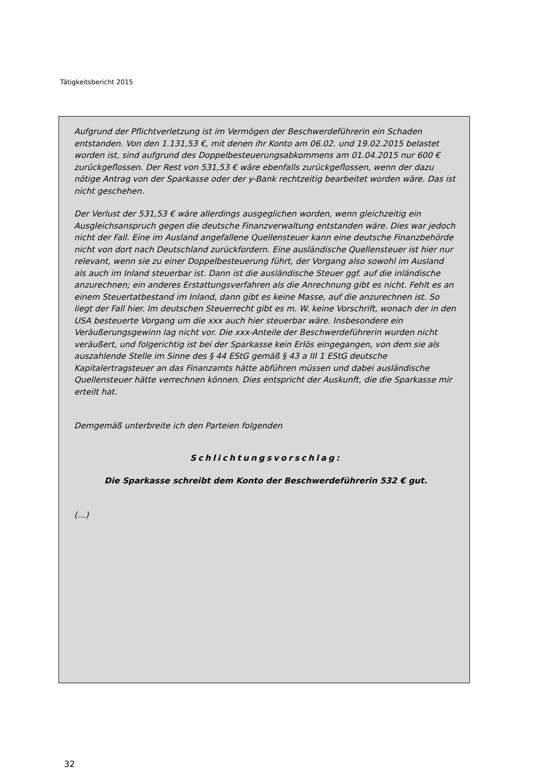Tätigkeitsbericht 2015
Aufgrund der Pflichtverletzung ist im Vermögen der Beschwerdeführerin ein Schaden entstanden. Von den 1.131,53 €, mit denen ihr Konto am 06.02. und 19.02.2015 belastet worden ist, sind aufgrund des Doppelbesteuerungsabkommens am 01.04.2015 nur 600 € zurückgeflossen. Der Rest von 531,53 € wäre ebenfalls zurückgeflossen, wenn der dazu nötige Antrag von der Sparkasse oder der y-Bank rechtzeitig bearbeitet worden wäre. Das ist nicht geschehen.
Der Verlust der 531,53 € wäre allerdings ausgeglichen worden, wenn gleichzeitig ein Ausgleichsanspruch gegen die deutsche Finanzverwaltung entstanden wäre. Dies war jedoch nicht der Fall. Eine im Ausland angefallene Quellensteuer kann eine deutsche Finanzbehörde nicht von dort nach Deutschland zurückfordern. Eine ausländische Quellensteuer ist hier nur relevant, wenn sie zu einer Doppelbesteuerung führt, der Vorgang also sowohl im Ausland als auch im Inland steuerbar ist. Dann ist die ausländische Steuer ggf. auf die inländische anzurechnen; ein anderes Erstattungsverfahren als die Anrechnung gibt es nicht. Fehlt es an einem Steuertatbestand im Inland, dann gibt es keine Masse, auf die anzurechnen ist. So liegt der Fall hier. Im deutschen Steuerrecht gibt es m. W. keine Vorschrift, wonach der in den USA besteuerte Vorgang um die xxx auch hier steuerbar wäre. Insbesondere ein Veräußerungsgewinn lag nicht vor. Die xxx-Anteile der Beschwerdeführerin wurden nicht veräußert, und folgerichtig ist bei der Sparkasse kein Erlös eingegangen, von dem sie als auszahlende Stelle im Sinne des § 44 EStG gemäß § 43 a III 1 EStG deutsche Kapitalertragsteuer an das Finanzamts hätte abführen müssen und dabei ausländische Quellensteuer hätte verrechnen können. Dies entspricht der Auskunft, die die Sparkasse mir erteilt hat.
Demgemäß unterbreite ich den Parteien folgenden
Schlichtungsvorschlag:
Die Sparkasse schreibt dem Konto der Beschwerdeführerin 532 € gut.
(…)
32